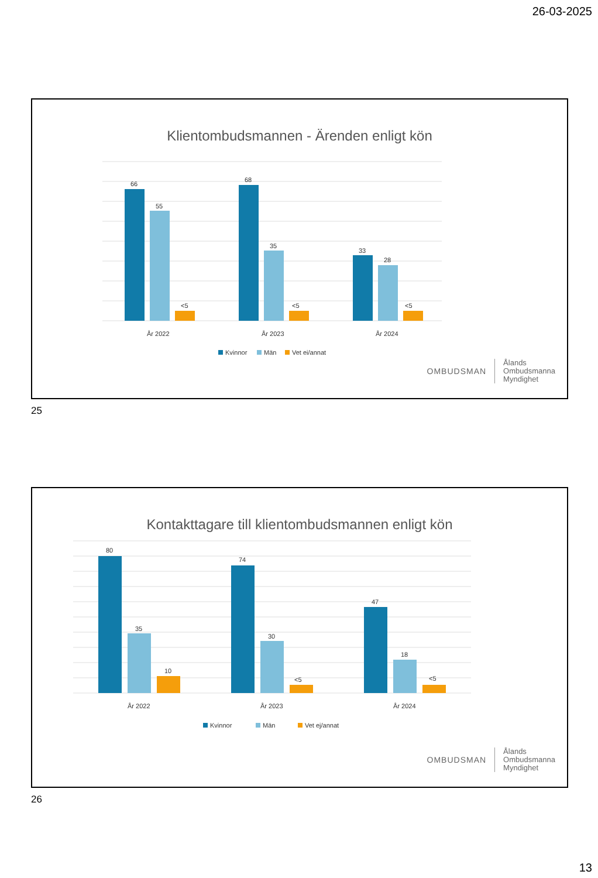26-03-2025
Klientombudsmannen - Ärenden enligt kön
66
55
<5
68
35
<5
33
28
<5
År 2022
År 2023
År 2024
Kvinnor
Män
Vet ej/annat
OMBUDSMAN
Ålands
Ombudsmanna
Myndighet
25
Kontakttagare till klientombudsmannen enligt kön
80
35
10
74
30
<5
47
18
<5
År 2022
År 2023
År 2024
Kvinnor
Män
Vet ej/annat
OMBUDSMAN
Ålands
Ombudsmanna
Myndighet
26
13